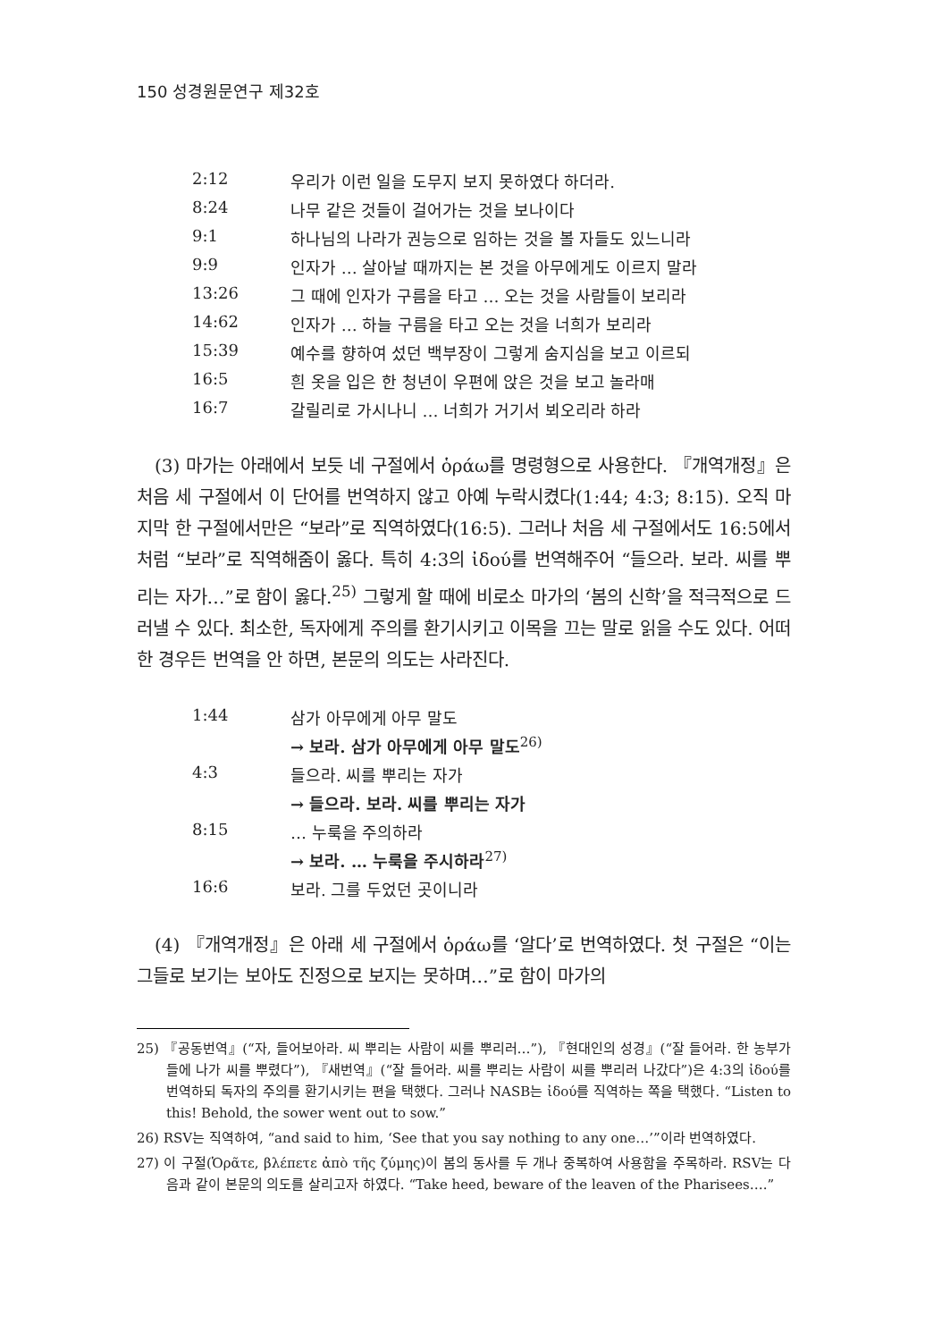150 성경원문연구 제32호
| 2:12 | 우리가 이런 일을 도무지 보지 못하였다 하더라. |
| 8:24 | 나무 같은 것들이 걸어가는 것을 보나이다 |
| 9:1 | 하나님의 나라가 권능으로 임하는 것을 볼 자들도 있느니라 |
| 9:9 | 인자가 … 살아날 때까지는 본 것을 아무에게도 이르지 말라 |
| 13:26 | 그 때에 인자가 구름을 타고 … 오는 것을 사람들이 보리라 |
| 14:62 | 인자가 … 하늘 구름을 타고 오는 것을 너희가 보리라 |
| 15:39 | 예수를 향하여 섰던 백부장이 그렇게 숨지심을 보고 이르되 |
| 16:5 | 흰 옷을 입은 한 청년이 우편에 앉은 것을 보고 놀라매 |
| 16:7 | 갈릴리로 가시나니 … 너희가 거기서 뵈오리라 하라 |
(3) 마가는 아래에서 보듯 네 구절에서 ὁράω를 명령형으로 사용한다. 『개역개정』은 처음 세 구절에서 이 단어를 번역하지 않고 아예 누락시켰다(1:44; 4:3; 8:15). 오직 마지막 한 구절에서만은 “보라”로 직역하였다(16:5). 그러나 처음 세 구절에서도 16:5에서처럼 “보라”로 직역해줌이 옳다. 특히 4:3의 ἰδού를 번역해주어 “들으라. 보라. 씨를 뿌리는 자가…”로 함이 옳다.<sup>25)</sup> 그렇게 할 때에 비로소 마가의 ‘봄의 신학’을 적극적으로 드러낼 수 있다. 최소한, 독자에게 주의를 환기시키고 이목을 끄는 말로 읽을 수도 있다. 어떠한 경우든 번역을 안 하면, 본문의 의도는 사라진다.
| 1:44 | 삼가 아무에게 아무 말도 |
| | → 보라. 삼가 아무에게 아무 말도<sup>26)</sup> |
| 4:3 | 들으라. 씨를 뿌리는 자가 |
| | → 들으라. 보라. 씨를 뿌리는 자가 |
| 8:15 | … 누룩을 주의하라 |
| | → 보라. … 누룩을 주시하라<sup>27)</sup> |
| 16:6 | 보라. 그를 두었던 곳이니라 |
(4) 『개역개정』은 아래 세 구절에서 ὁράω를 ‘알다’로 번역하였다. 첫 구절은 “이는 그들로 보기는 보아도 진정으로 보지는 못하며…”로 함이 마가의
25) 『공동번역』(“자, 들어보아라. 씨 뿌리는 사람이 씨를 뿌리러…”), 『현대인의 성경』(“잘 들어라. 한 농부가 들에 나가 씨를 뿌렸다”), 『새번역』(“잘 들어라. 씨를 뿌리는 사람이 씨를 뿌리러 나갔다”)은 4:3의 ἰδού를 번역하되 독자의 주의를 환기시키는 편을 택했다. 그러나 NASB는 ἰδού를 직역하는 쪽을 택했다. “Listen to this! Behold, the sower went out to sow.”
26) RSV는 직역하여, “and said to him, ‘See that you say nothing to any one…’”이라 번역하였다.
27) 이 구절(Ὁρᾶτε, βλέπετε ἀπὸ τῆς ζύμης)이 봄의 동사를 두 개나 중복하여 사용함을 주목하라. RSV는 다음과 같이 본문의 의도를 살리고자 하였다. “Take heed, beware of the leaven of the Pharisees….”